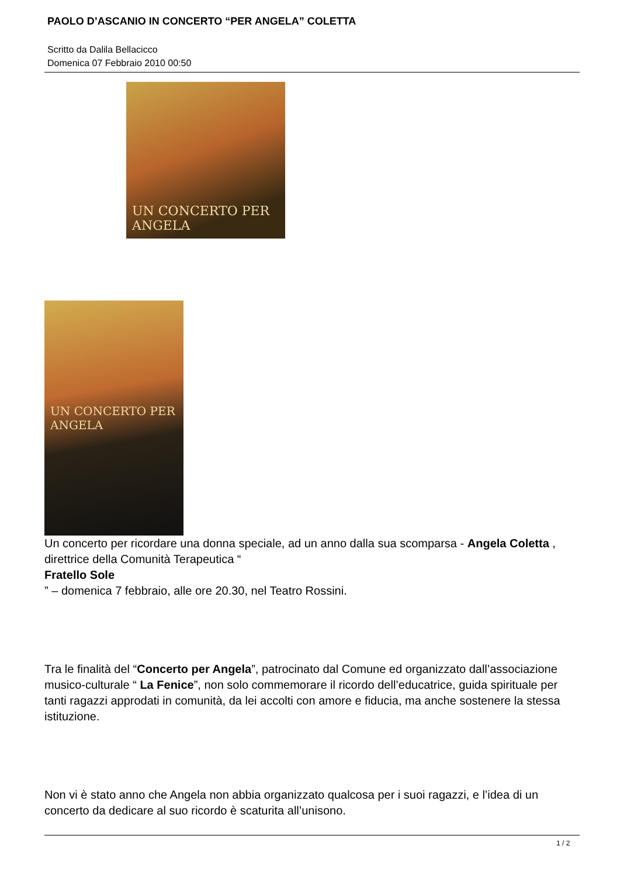PAOLO D’ASCANIO IN CONCERTO “PER ANGELA” COLETTA
Scritto da Dalila Bellacicco
Domenica 07 Febbraio 2010 00:50
UN CONCERTO PER ANGELA
UN CONCERTO PER ANGELA
Un concerto per ricordare una donna speciale, ad un anno dalla sua scomparsa - Angela Coletta ,
direttrice della Comunità Terapeutica “
Fratello Sole
” – domenica 7 febbraio, alle ore 20.30, nel Teatro Rossini.
Tra le finalità del “Concerto per Angela”, patrocinato dal Comune ed organizzato dall’associazione musico-culturale “ La Fenice”, non solo commemorare il ricordo dell’educatrice, guida spirituale per tanti ragazzi approdati in comunità, da lei accolti con amore e fiducia, ma anche sostenere la stessa istituzione.
Non vi è stato anno che Angela non abbia organizzato qualcosa per i suoi ragazzi, e l’idea di un concerto da dedicare al suo ricordo è scaturita all’unisono.
1 / 2